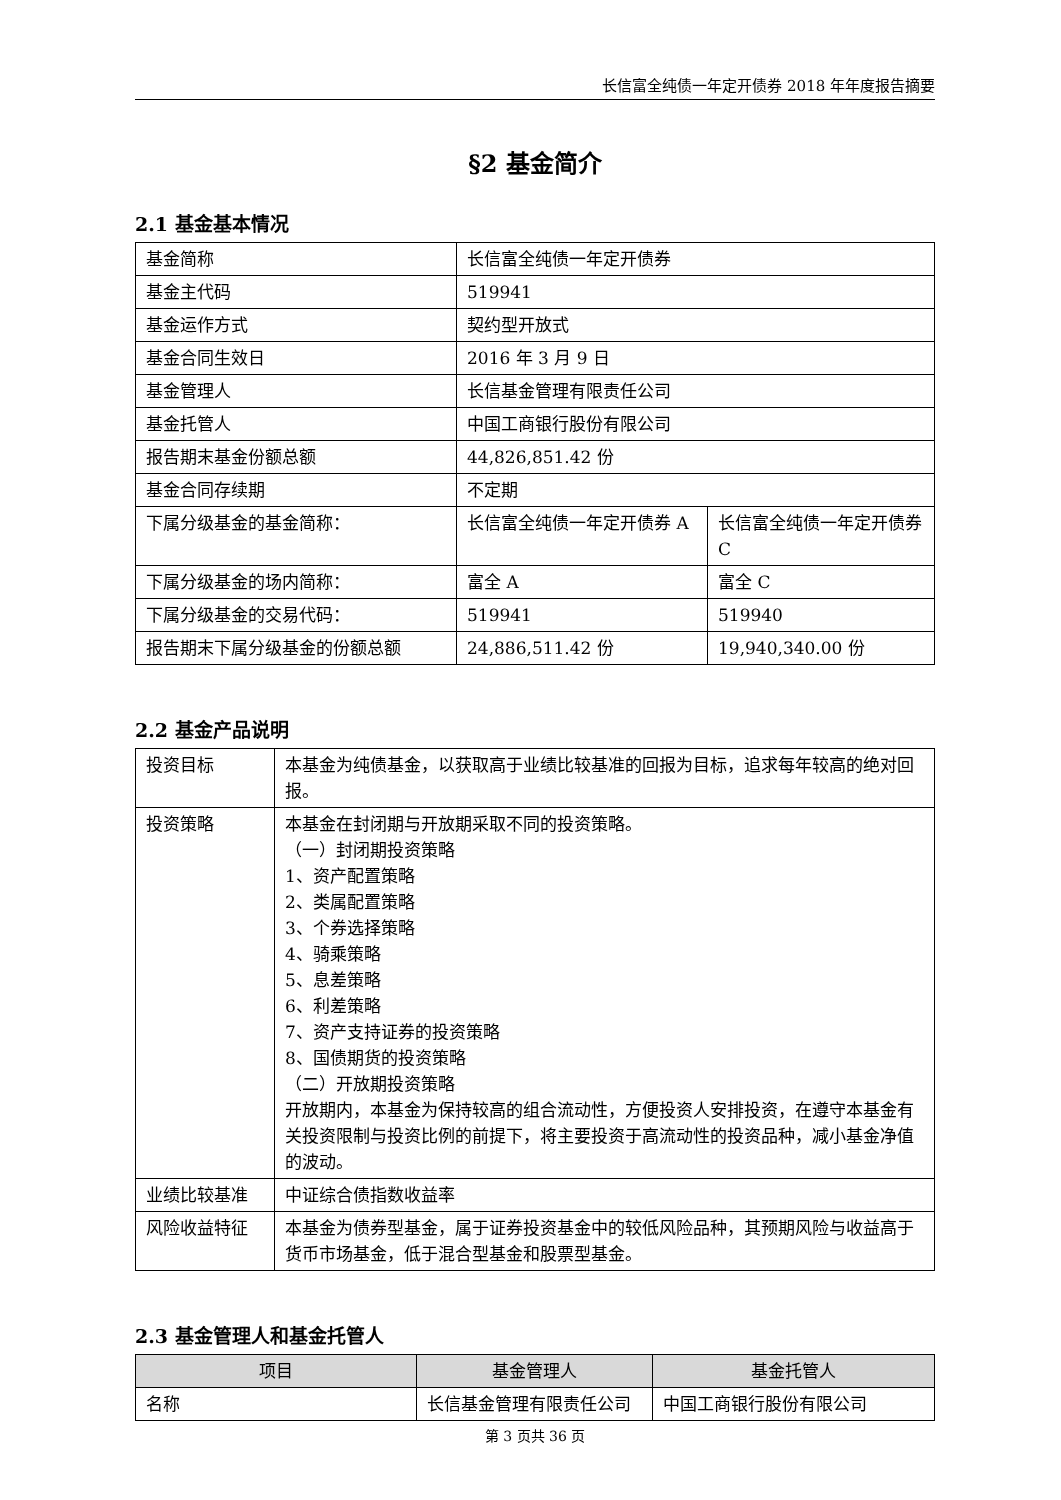长信富全纯债一年定开债券 2018 年年度报告摘要
§2 基金简介
2.1 基金基本情况
| 基金简称 | 长信富全纯债一年定开债券 | |
| 基金主代码 | 519941 | |
| 基金运作方式 | 契约型开放式 | |
| 基金合同生效日 | 2016 年 3 月 9 日 | |
| 基金管理人 | 长信基金管理有限责任公司 | |
| 基金托管人 | 中国工商银行股份有限公司 | |
| 报告期末基金份额总额 | 44,826,851.42 份 | |
| 基金合同存续期 | 不定期 | |
| 下属分级基金的基金简称： | 长信富全纯债一年定开债券 A | 长信富全纯债一年定开债券 C |
| 下属分级基金的场内简称： | 富全 A | 富全 C |
| 下属分级基金的交易代码： | 519941 | 519940 |
| 报告期末下属分级基金的份额总额 | 24,886,511.42 份 | 19,940,340.00 份 |
2.2 基金产品说明
| 投资目标 | 本基金为纯债基金，以获取高于业绩比较基准的回报为目标，追求每年较高的绝对回报。 |
| 投资策略 | 本基金在封闭期与开放期采取不同的投资策略。 （一）封闭期投资策略 1、资产配置策略 2、类属配置策略 3、个券选择策略 4、骑乘策略 5、息差策略 6、利差策略 7、资产支持证券的投资策略 8、国债期货的投资策略 （二）开放期投资策略 开放期内，本基金为保持较高的组合流动性，方便投资人安排投资，在遵守本基金有关投资限制与投资比例的前提下，将主要投资于高流动性的投资品种，减小基金净值的波动。 |
| 业绩比较基准 | 中证综合债指数收益率 |
| 风险收益特征 | 本基金为债券型基金，属于证券投资基金中的较低风险品种，其预期风险与收益高于货币市场基金，低于混合型基金和股票型基金。 |
2.3 基金管理人和基金托管人
| 项目 | 基金管理人 | 基金托管人 |
| --- | --- | --- |
| 名称 | 长信基金管理有限责任公司 | 中国工商银行股份有限公司 |
第 3 页共 36 页